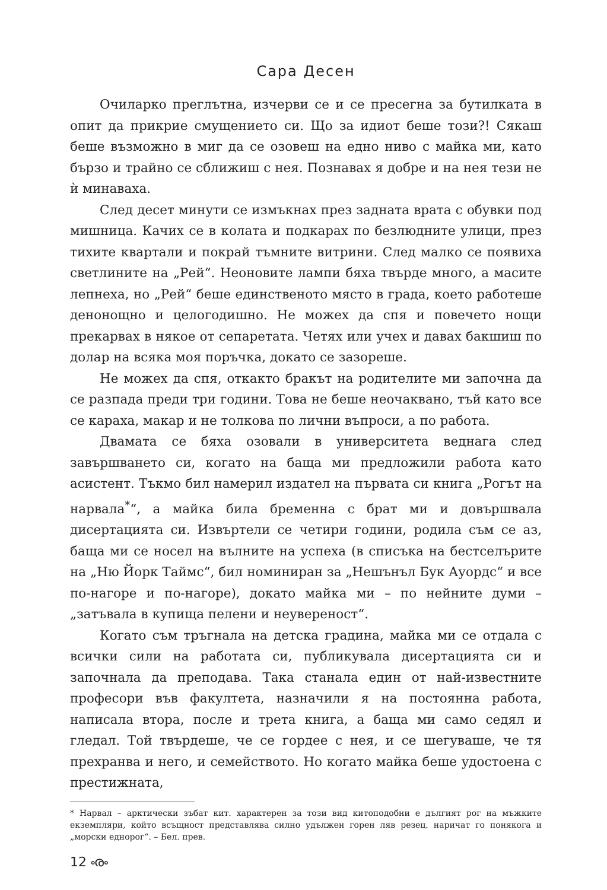Сара Десен
Очиларко преглътна, изчерви се и се пресегна за бутилката в опит да прикрие смущението си. Що за идиот беше този?! Сякаш беше възможно в миг да се озовеш на едно ниво с майка ми, като бързо и трайно се сближиш с нея. Познавах я добре и на нея тези не ѝ минаваха.
След десет минути се измъкнах през задната врата с обувки под мишница. Качих се в колата и подкарах по безлюдните улици, през тихите квартали и покрай тъмните витрини. След малко се появиха светлините на „Рей“. Неоновите лампи бяха твърде много, а масите лепнеха, но „Рей“ беше единственото място в града, което работеше денонощно и целогодишно. Не можех да спя и повечето нощи прекарвах в някое от сепаретата. Четях или учех и давах бакшиш по долар на всяка моя поръчка, докато се зазореше.
Не можех да спя, откакто бракът на родителите ми започна да се разпада преди три години. Това не беше неочаквано, тъй като все се караха, макар и не толкова по лични въпроси, а по работа.
Двамата се бяха озовали в университета веднага след завършването си, когато на баща ми предложили работа като асистент. Тъкмо бил намерил издател на първата си книга „Рогът на нарвала<sup>*</sup>“, а майка била бременна с брат ми и довършвала дисертацията си. Извъртели се четири години, родила съм се аз, баща ми се носел на вълните на успеха (в списъка на бестселърите на „Ню Йорк Таймс“, бил номиниран за „Нешънъл Бук Ауордс“ и все по-нагоре и по-нагоре), докато майка ми – по нейните думи – „затъвала в купища пелени и неувереност“.
Когато съм тръгнала на детска градина, майка ми се отдала с всички сили на работата си, публикувала дисертацията си и започнала да преподава. Така станала един от най-известните професори във факултета, назначили я на постоянна работа, написала втора, после и трета книга, а баща ми само седял и гледал. Той твърдеше, че се гордее с нея, и се шегуваше, че тя прехранва и него, и семейството. Но когато майка беше удостоена с престижната,
* Нарвал – арктически зъбат кит. характерен за този вид китоподобни е дългият рог на мъжките екземпляри, който всъщност представлява силно удължен горен ляв резец. наричат го понякога и „морски еднорог“. – Бел. прев.
12 ൟ